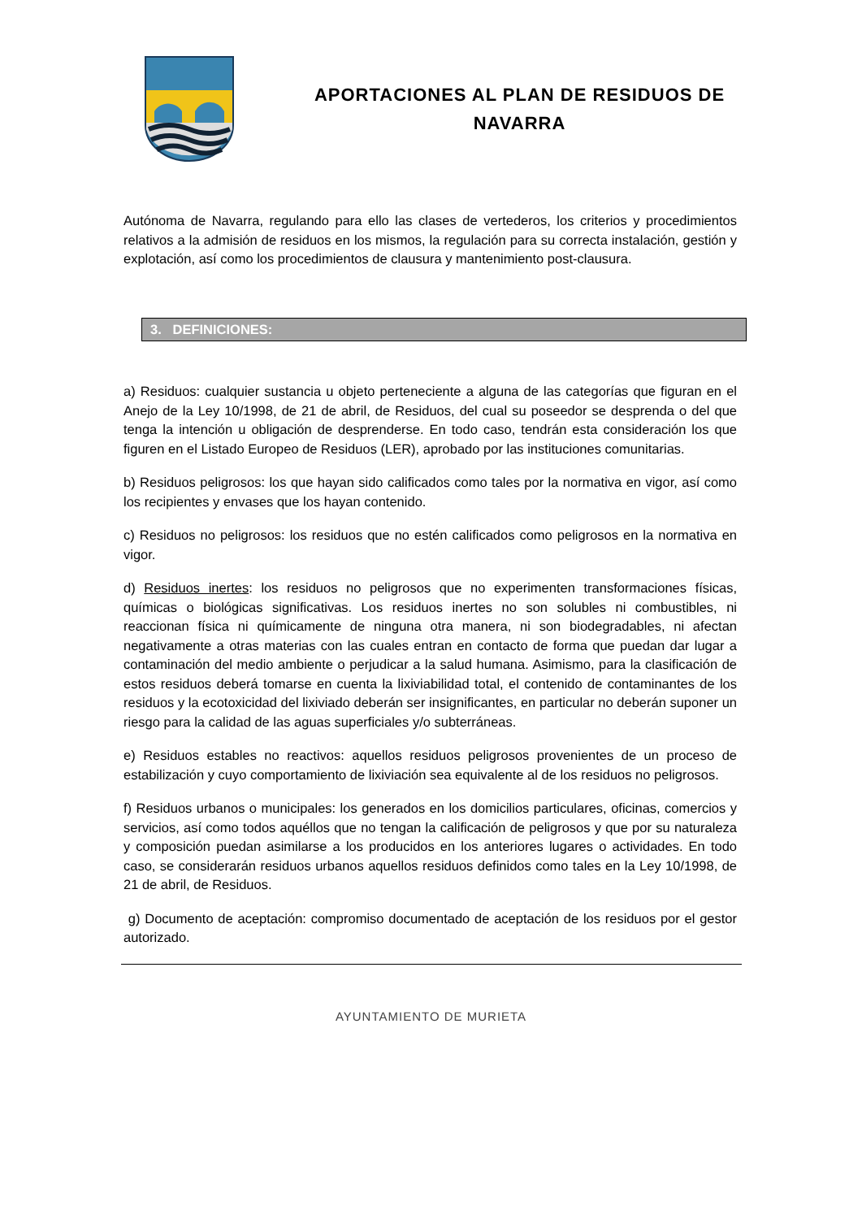APORTACIONES AL PLAN DE RESIDUOS DE NAVARRA
Autónoma de Navarra, regulando para ello las clases de vertederos, los criterios y procedimientos relativos a la admisión de residuos en los mismos, la regulación para su correcta instalación, gestión y explotación, así como los procedimientos de clausura y mantenimiento post-clausura.
3. DEFINICIONES:
a) Residuos: cualquier sustancia u objeto perteneciente a alguna de las categorías que figuran en el Anejo de la Ley 10/1998, de 21 de abril, de Residuos, del cual su poseedor se desprenda o del que tenga la intención u obligación de desprenderse. En todo caso, tendrán esta consideración los que figuren en el Listado Europeo de Residuos (LER), aprobado por las instituciones comunitarias.
b) Residuos peligrosos: los que hayan sido calificados como tales por la normativa en vigor, así como los recipientes y envases que los hayan contenido.
c) Residuos no peligrosos: los residuos que no estén calificados como peligrosos en la normativa en vigor.
d) Residuos inertes: los residuos no peligrosos que no experimenten transformaciones físicas, químicas o biológicas significativas. Los residuos inertes no son solubles ni combustibles, ni reaccionan física ni químicamente de ninguna otra manera, ni son biodegradables, ni afectan negativamente a otras materias con las cuales entran en contacto de forma que puedan dar lugar a contaminación del medio ambiente o perjudicar a la salud humana. Asimismo, para la clasificación de estos residuos deberá tomarse en cuenta la lixiviabilidad total, el contenido de contaminantes de los residuos y la ecotoxicidad del lixiviado deberán ser insignificantes, en particular no deberán suponer un riesgo para la calidad de las aguas superficiales y/o subterráneas.
e) Residuos estables no reactivos: aquellos residuos peligrosos provenientes de un proceso de estabilización y cuyo comportamiento de lixiviación sea equivalente al de los residuos no peligrosos.
f) Residuos urbanos o municipales: los generados en los domicilios particulares, oficinas, comercios y servicios, así como todos aquéllos que no tengan la calificación de peligrosos y que por su naturaleza y composición puedan asimilarse a los producidos en los anteriores lugares o actividades. En todo caso, se considerarán residuos urbanos aquellos residuos definidos como tales en la Ley 10/1998, de 21 de abril, de Residuos.
g) Documento de aceptación: compromiso documentado de aceptación de los residuos por el gestor autorizado.
AYUNTAMIENTO DE MURIETA